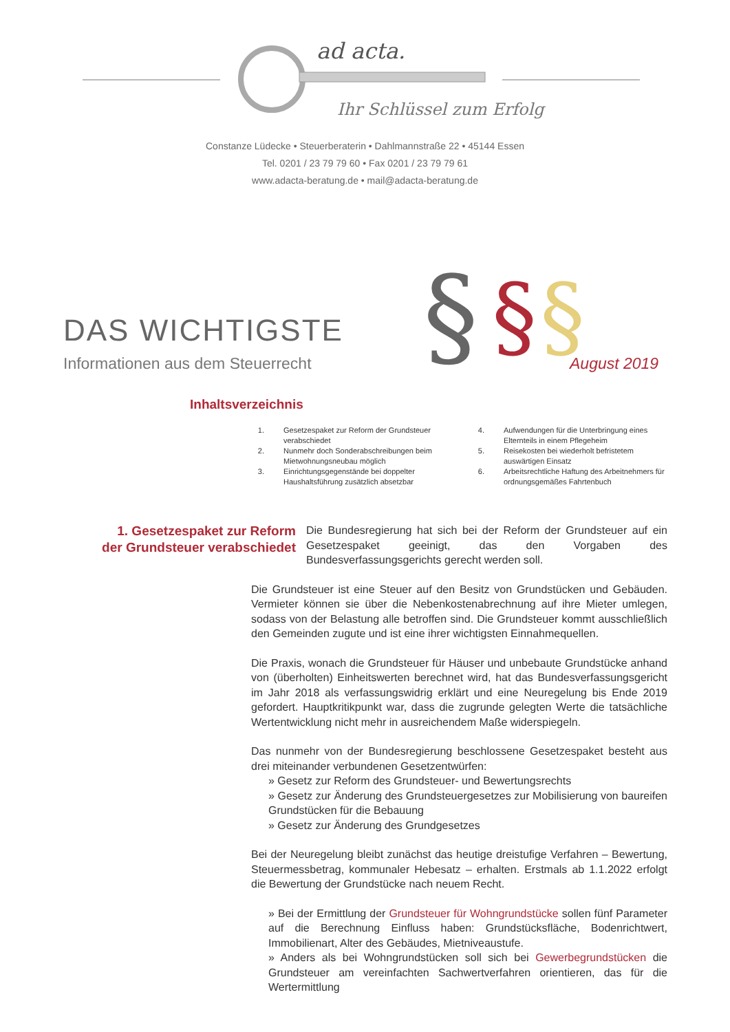ad acta.
Ihr Schlüssel zum Erfolg
Constanze Lüdecke • Steuerberaterin • Dahlmannstraße 22 • 45144 Essen
Tel. 0201 / 23 79 79 60 • Fax 0201 / 23 79 79 61
www.adacta-beratung.de • mail@adacta-beratung.de
§
§
§
DAS WICHTIGSTE
Informationen aus dem Steuerrecht
August 2019
Inhaltsverzeichnis
1. Gesetzespaket zur Reform der Grundsteuer verabschiedet
2. Nunmehr doch Sonderabschreibungen beim Mietwohnungsneubau möglich
3. Einrichtungsgegenstände bei doppelter Haushaltsführung zusätzlich absetzbar
4. Aufwendungen für die Unterbringung eines Elternteils in einem Pflegeheim
5. Reisekosten bei wiederholt befristetem auswärtigen Einsatz
6. Arbeitsrechtliche Haftung des Arbeitnehmers für ordnungsgemäßes Fahrtenbuch
1. Gesetzespaket zur Reform der Grundsteuer verabschiedet
Die Bundesregierung hat sich bei der Reform der Grundsteuer auf ein Gesetzespaket geeinigt, das den Vorgaben des Bundesverfassungsgerichts gerecht werden soll.
Die Grundsteuer ist eine Steuer auf den Besitz von Grundstücken und Gebäuden. Vermieter können sie über die Nebenkostenabrechnung auf ihre Mieter umlegen, sodass von der Belastung alle betroffen sind. Die Grundsteuer kommt ausschließlich den Gemeinden zugute und ist eine ihrer wichtigsten Einnahmequellen.
Die Praxis, wonach die Grundsteuer für Häuser und unbebaute Grundstücke anhand von (überholten) Einheitswerten berechnet wird, hat das Bundesverfassungsgericht im Jahr 2018 als verfassungswidrig erklärt und eine Neuregelung bis Ende 2019 gefordert. Hauptkritikpunkt war, dass die zugrunde gelegten Werte die tatsächliche Wertentwicklung nicht mehr in ausreichendem Maße widerspiegeln.
Das nunmehr von der Bundesregierung beschlossene Gesetzespaket besteht aus drei miteinander verbundenen Gesetzentwürfen:
» Gesetz zur Reform des Grundsteuer- und Bewertungsrechts
» Gesetz zur Änderung des Grundsteuergesetzes zur Mobilisierung von baureifen Grundstücken für die Bebauung
» Gesetz zur Änderung des Grundgesetzes
Bei der Neuregelung bleibt zunächst das heutige dreistufige Verfahren – Bewertung, Steuermessbetrag, kommunaler Hebesatz – erhalten. Erstmals ab 1.1.2022 erfolgt die Bewertung der Grundstücke nach neuem Recht.
» Bei der Ermittlung der Grundsteuer für Wohngrundstücke sollen fünf Parameter auf die Berechnung Einfluss haben: Grundstücksfläche, Bodenrichtwert, Immobilienart, Alter des Gebäudes, Mietniveaustufe.
» Anders als bei Wohngrundstücken soll sich bei Gewerbegrundstücken die Grundsteuer am vereinfachten Sachwertverfahren orientieren, das für die Wertermittlung